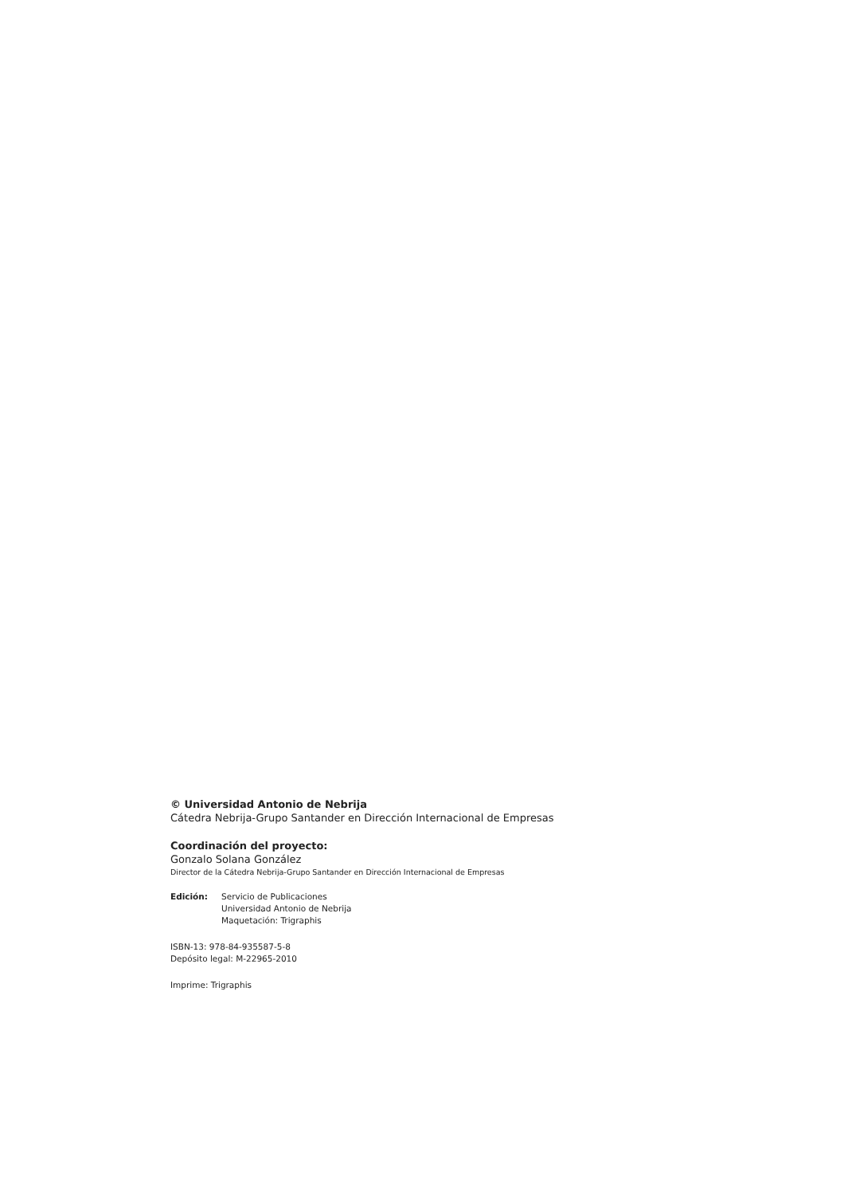© Universidad Antonio de Nebrija
Cátedra Nebrija-Grupo Santander en Dirección Internacional de Empresas
Coordinación del proyecto:
Gonzalo Solana González
Director de la Cátedra Nebrija-Grupo Santander en Dirección Internacional de Empresas
Edición: Servicio de Publicaciones
Universidad Antonio de Nebrija
Maquetación: Trigraphis
ISBN-13: 978-84-935587-5-8
Depósito legal: M-22965-2010
Imprime: Trigraphis